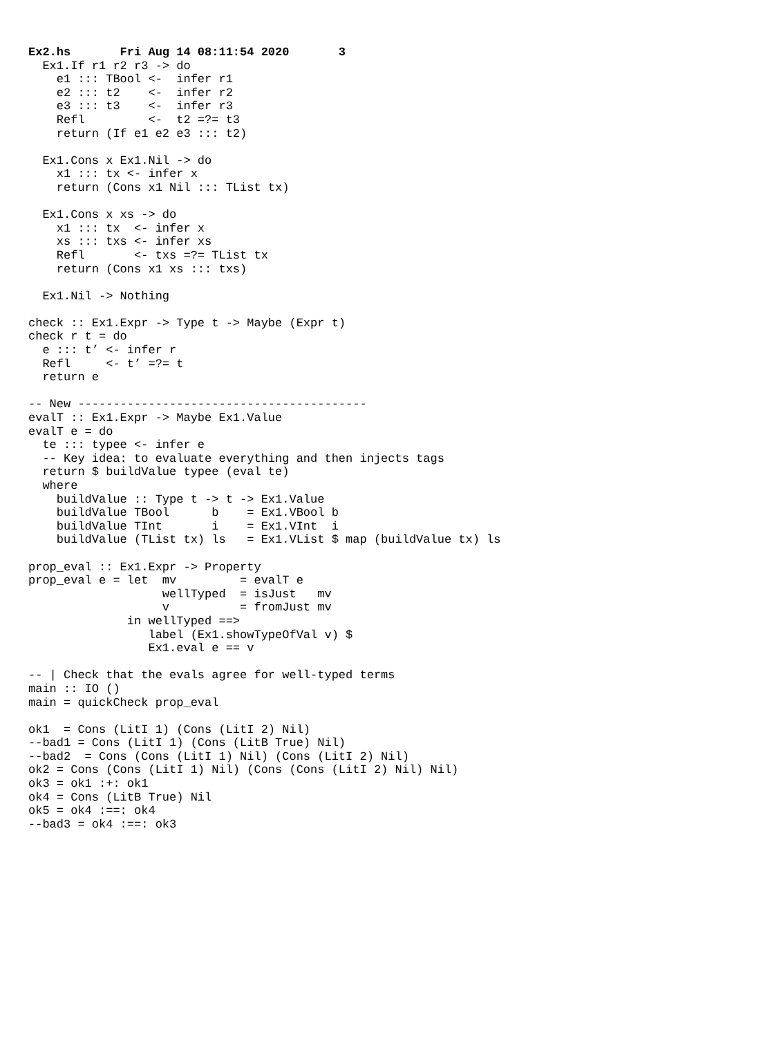Ex2.hs       Fri Aug 14 08:11:54 2020       3
  Ex1.If r1 r2 r3 -> do
    e1 ::: TBool <-  infer r1
    e2 ::: t2    <-  infer r2
    e3 ::: t3    <-  infer r3
    Refl         <-  t2 =?= t3
    return (If e1 e2 e3 ::: t2)

  Ex1.Cons x Ex1.Nil -> do
    x1 ::: tx <- infer x
    return (Cons x1 Nil ::: TList tx)

  Ex1.Cons x xs -> do
    x1 ::: tx  <- infer x
    xs ::: txs <- infer xs
    Refl       <- txs =?= TList tx
    return (Cons x1 xs ::: txs)

  Ex1.Nil -> Nothing

check :: Ex1.Expr -> Type t -> Maybe (Expr t)
check r t = do
  e ::: t’ <- infer r
  Refl     <- t’ =?= t
  return e

-- New -----------------------------------------
evalT :: Ex1.Expr -> Maybe Ex1.Value
evalT e = do
  te ::: typee <- infer e
  -- Key idea: to evaluate everything and then injects tags
  return $ buildValue typee (eval te)
  where
    buildValue :: Type t -> t -> Ex1.Value
    buildValue TBool      b    = Ex1.VBool b
    buildValue TInt       i    = Ex1.VInt  i
    buildValue (TList tx) ls   = Ex1.VList $ map (buildValue tx) ls

prop_eval :: Ex1.Expr -> Property
prop_eval e = let  mv         = evalT e
                   wellTyped  = isJust   mv
                   v          = fromJust mv
              in wellTyped ==>
                 label (Ex1.showTypeOfVal v) $
                 Ex1.eval e == v

-- | Check that the evals agree for well-typed terms
main :: IO ()
main = quickCheck prop_eval

ok1  = Cons (LitI 1) (Cons (LitI 2) Nil)
--bad1 = Cons (LitI 1) (Cons (LitB True) Nil)
--bad2  = Cons (Cons (LitI 1) Nil) (Cons (LitI 2) Nil)
ok2 = Cons (Cons (LitI 1) Nil) (Cons (Cons (LitI 2) Nil) Nil)
ok3 = ok1 :+: ok1
ok4 = Cons (LitB True) Nil
ok5 = ok4 :==: ok4
--bad3 = ok4 :==: ok3